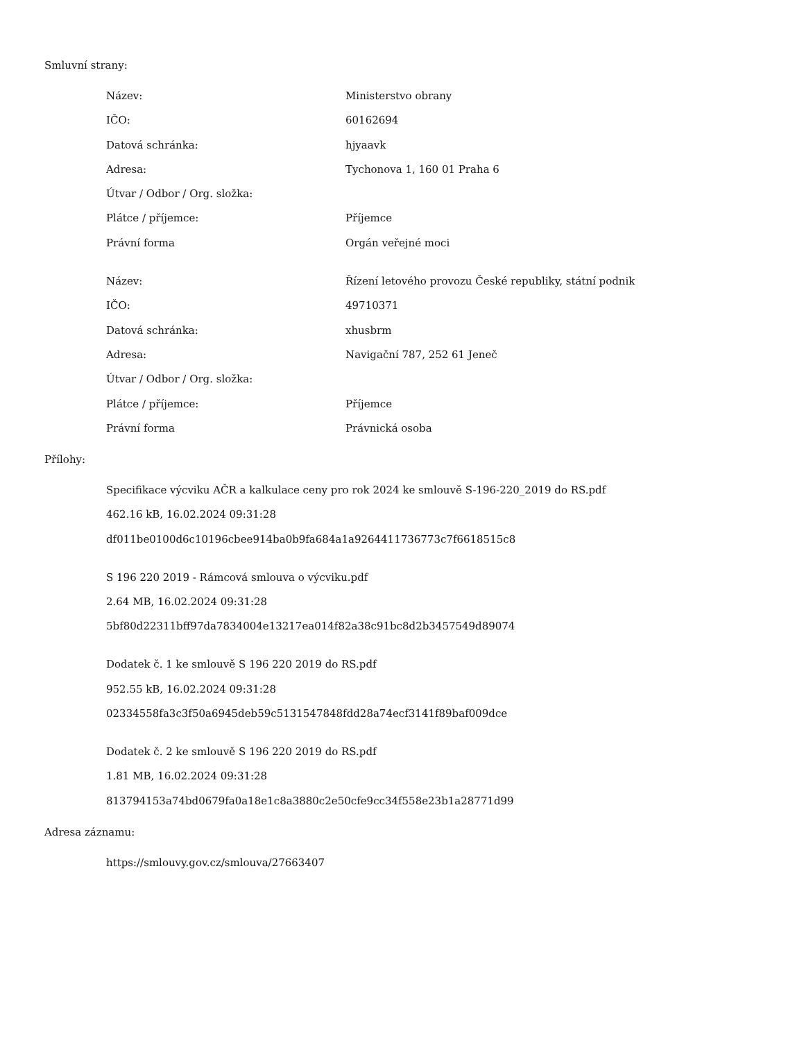Smluvní strany:
| Název: | Ministerstvo obrany |
| IČO: | 60162694 |
| Datová schránka: | hjyaavk |
| Adresa: | Tychonova 1, 160 01 Praha 6 |
| Útvar / Odbor / Org. složka: | |
| Plátce / příjemce: | Příjemce |
| Právní forma | Orgán veřejné moci |
| Název: | Řízení letového provozu České republiky, státní podnik |
| IČO: | 49710371 |
| Datová schránka: | xhusbrm |
| Adresa: | Navigační 787, 252 61 Jeneč |
| Útvar / Odbor / Org. složka: | |
| Plátce / příjemce: | Příjemce |
| Právní forma | Právnická osoba |
Přílohy:
Specifikace výcviku AČR a kalkulace ceny pro rok 2024 ke smlouvě S-196-220_2019 do RS.pdf
462.16 kB, 16.02.2024 09:31:28
df011be0100d6c10196cbee914ba0b9fa684a1a9264411736773c7f6618515c8
S 196 220 2019 - Rámcová smlouva o výcviku.pdf
2.64 MB, 16.02.2024 09:31:28
5bf80d22311bff97da7834004e13217ea014f82a38c91bc8d2b3457549d89074
Dodatek č. 1 ke smlouvě S 196 220 2019 do RS.pdf
952.55 kB, 16.02.2024 09:31:28
02334558fa3c3f50a6945deb59c5131547848fdd28a74ecf3141f89baf009dce
Dodatek č. 2 ke smlouvě S 196 220 2019 do RS.pdf
1.81 MB, 16.02.2024 09:31:28
813794153a74bd0679fa0a18e1c8a3880c2e50cfe9cc34f558e23b1a28771d99
Adresa záznamu:
https://smlouvy.gov.cz/smlouva/27663407